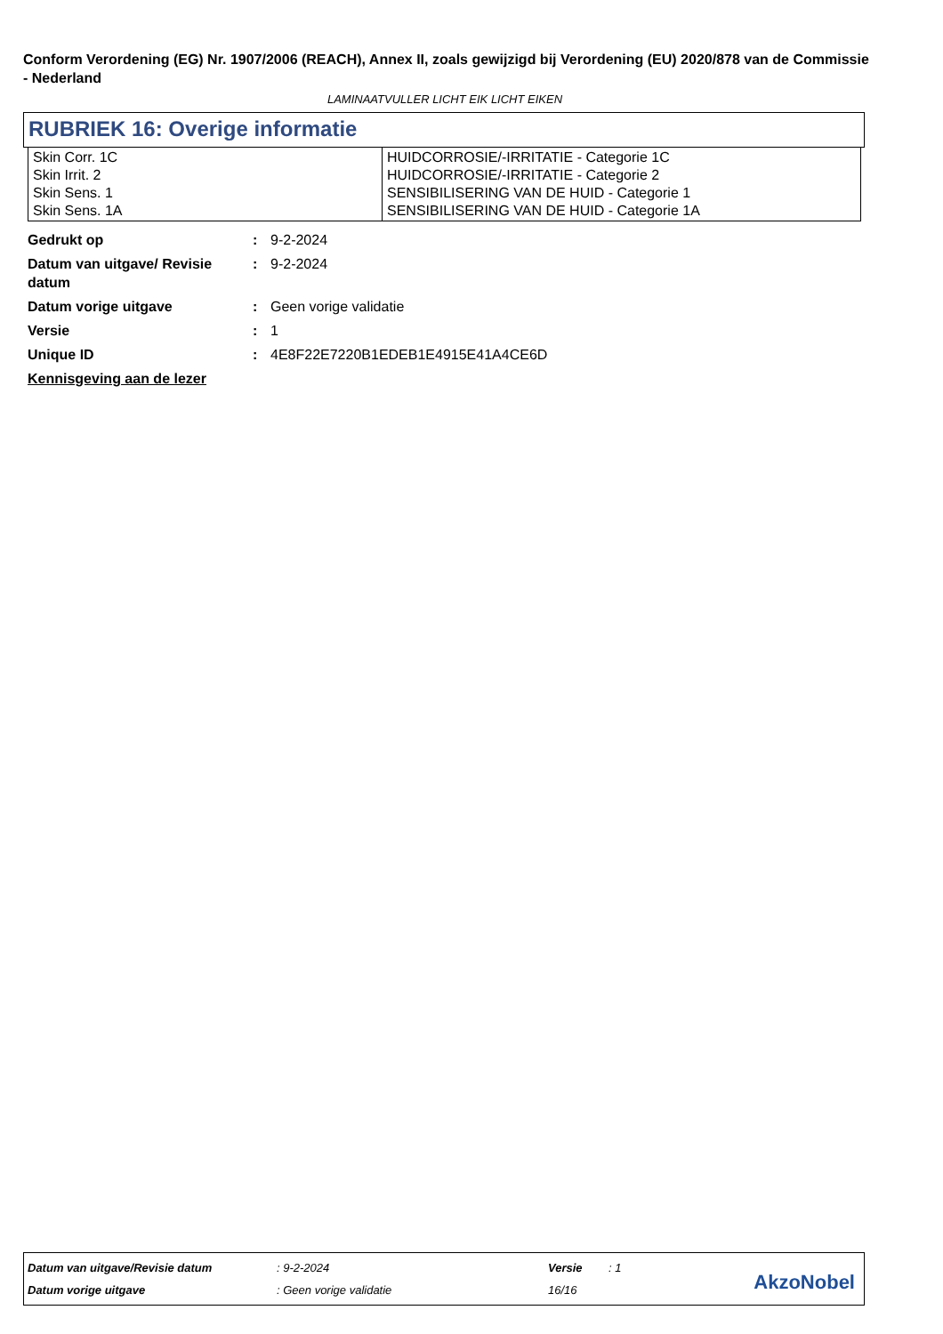Conform Verordening (EG) Nr. 1907/2006 (REACH), Annex II, zoals gewijzigd bij Verordening (EU) 2020/878 van de Commissie - Nederland
LAMINAATVULLER LICHT EIK LICHT EIKEN
RUBRIEK 16: Overige informatie
| Skin Corr. 1C Skin Irrit. 2 Skin Sens. 1 Skin Sens. 1A | HUIDCORROSIE/-IRRITATIE - Categorie 1C HUIDCORROSIE/-IRRITATIE - Categorie 2 SENSIBILISERING VAN DE HUID - Categorie 1 SENSIBILISERING VAN DE HUID - Categorie 1A |
| Gedrukt op | : | 9-2-2024 |
| Datum van uitgave/ Revisie datum | : | 9-2-2024 |
| Datum vorige uitgave | : | Geen vorige validatie |
| Versie | : | 1 |
| Unique ID | : | 4E8F22E7220B1EDEB1E4915E41A4CE6D |
| Kennisgeving aan de lezer | | |
| Datum van uitgave/Revisie datum | : 9-2-2024 | Versie | : 1 |
| Datum vorige uitgave | : Geen vorige validatie | 16/16 | |
AkzoNobel